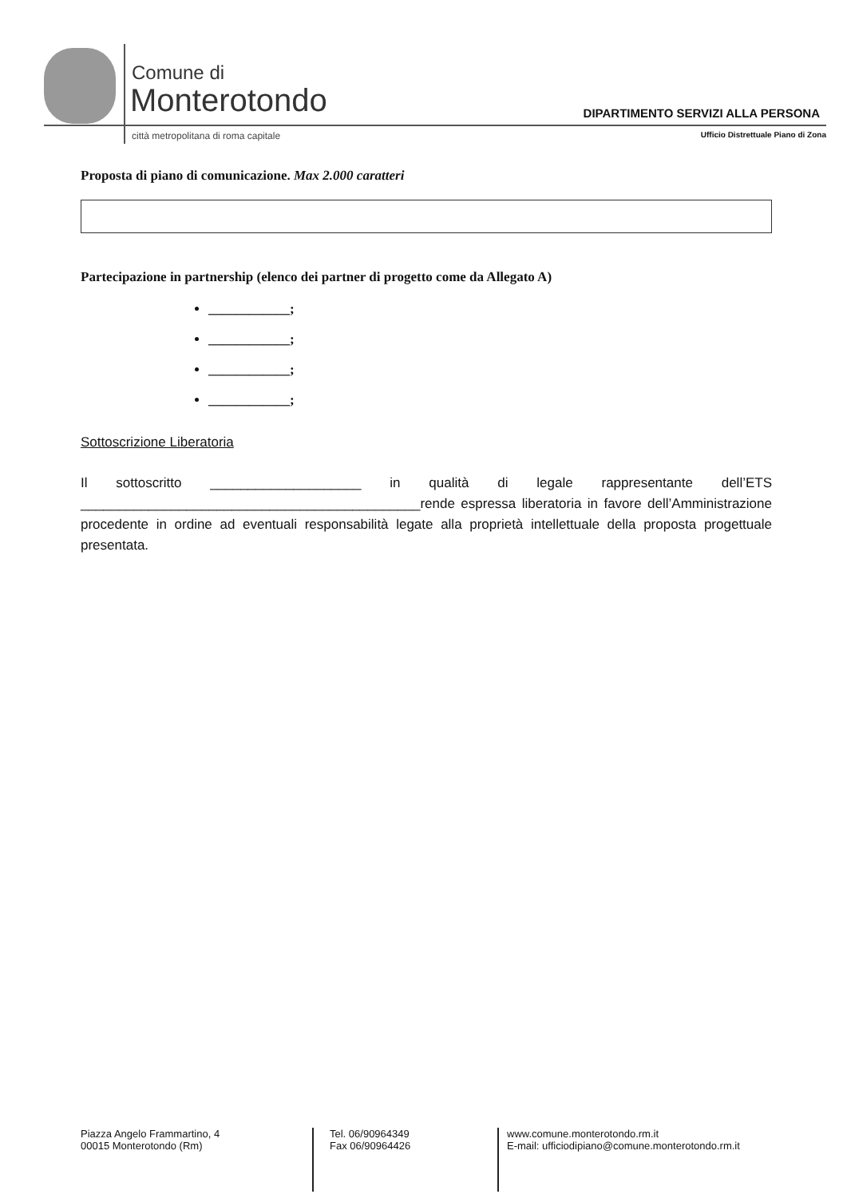Comune di
Monterotondo
città metropolitana di roma capitale
DIPARTIMENTO SERVIZI ALLA PERSONA
Ufficio Distrettuale Piano di Zona
Proposta di piano di comunicazione. Max 2.000 caratteri
Partecipazione in partnership (elenco dei partner di progetto come da Allegato A)
____________;
____________;
____________;
____________;
Sottoscrizione Liberatoria
Il sottoscritto ____________________ in qualità di legale rappresentante dell’ETS _____________________________________________rende espressa liberatoria in favore dell’Amministrazione procedente in ordine ad eventuali responsabilità legate alla proprietà intellettuale della proposta progettuale presentata.
Piazza Angelo Frammartino, 4
00015 Monterotondo (Rm)
Tel. 06/90964349
Fax 06/90964426
www.comune.monterotondo.rm.it
E-mail: ufficiodipiano@comune.monterotondo.rm.it